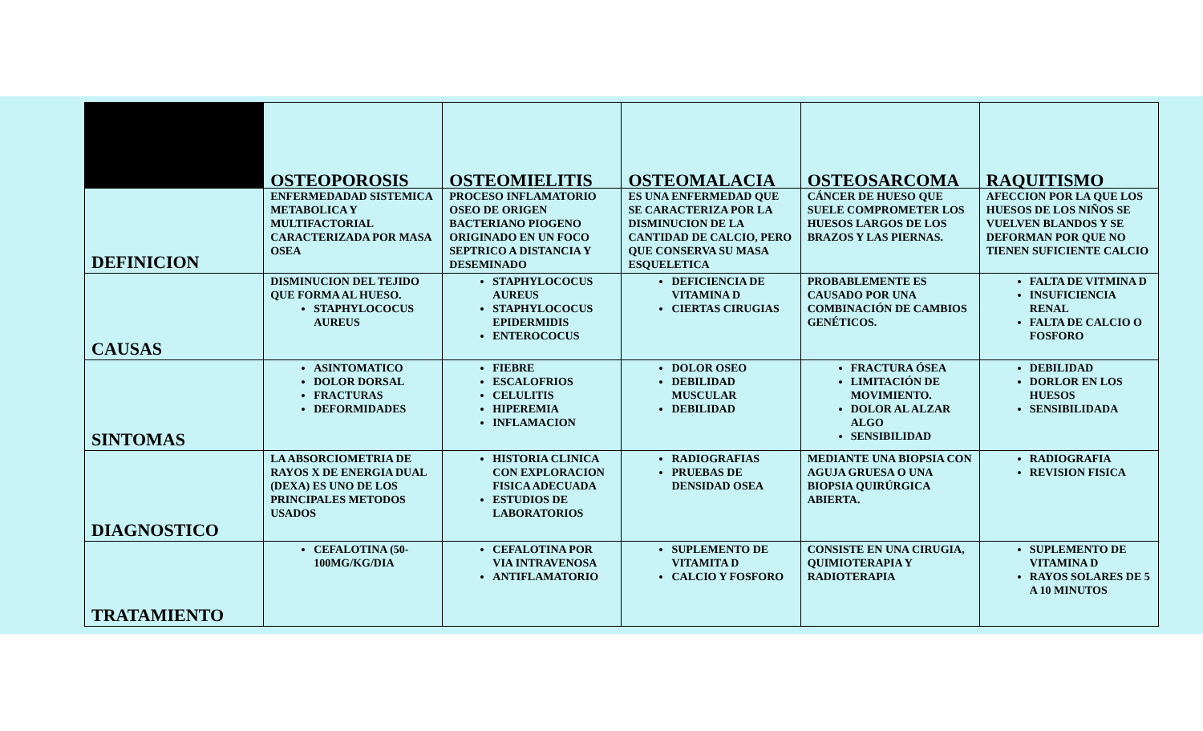| | OSTEOPOROSIS | OSTEOMIELITIS | OSTEOMALACIA | OSTEOSARCOMA | RAQUITISMO |
| DEFINICION | ENFERMEDADAD SISTEMICA METABOLICA Y MULTIFACTORIAL CARACTERIZADA POR MASA OSEA | PROCESO INFLAMATORIO OSEO DE ORIGEN BACTERIANO PIOGENO ORIGINADO EN UN FOCO SEPTRICO A DISTANCIA Y DESEMINADO | ES UNA ENFERMEDAD QUE SE CARACTERIZA POR LA DISMINUCION DE LA CANTIDAD DE CALCIO, PERO QUE CONSERVA SU MASA ESQUELETICA | CÁNCER DE HUESO QUE SUELE COMPROMETER LOS HUESOS LARGOS DE LOS BRAZOS Y LAS PIERNAS. | AFECCION POR LA QUE LOS HUESOS DE LOS NIÑOS SE VUELVEN BLANDOS Y SE DEFORMAN POR QUE NO TIENEN SUFICIENTE CALCIO |
| CAUSAS | DISMINUCION DEL TEJIDO QUE FORMA AL HUESO. STAPHYLOCOCUS AUREUS | STAPHYLOCOCUS AUREUS STAPHYLOCOCUS EPIDERMIDIS ENTEROCOCUS | DEFICIENCIA DE VITAMINA D CIERTAS CIRUGIAS | PROBABLEMENTE ES CAUSADO POR UNA COMBINACIÓN DE CAMBIOS GENÉTICOS. | FALTA DE VITMINA D INSUFICIENCIA RENAL FALTA DE CALCIO O FOSFORO |
| SINTOMAS | ASINTOMATICO DOLOR DORSAL FRACTURAS DEFORMIDADES | FIEBRE ESCALOFRIOS CELULITIS HIPEREMIA INFLAMACION | DOLOR OSEO DEBILIDAD MUSCULAR DEBILIDAD | FRACTURA ÓSEA LIMITACIÓN DE MOVIMIENTO. DOLOR AL ALZAR ALGO SENSIBILIDAD | DEBILIDAD DORLOR EN LOS HUESOS SENSIBILIDADA |
| DIAGNOSTICO | LA ABSORCIOMETRIA DE RAYOS X DE ENERGIA DUAL (DEXA) ES UNO DE LOS PRINCIPALES METODOS USADOS | HISTORIA CLINICA CON EXPLORACION FISICA ADECUADA ESTUDIOS DE LABORATORIOS | RADIOGRAFIAS PRUEBAS DE DENSIDAD OSEA | MEDIANTE UNA BIOPSIA CON AGUJA GRUESA O UNA BIOPSIA QUIRÚRGICA ABIERTA. | RADIOGRAFIA REVISION FISICA |
| TRATAMIENTO | CEFALOTINA (50-100MG/KG/DIA | CEFALOTINA POR VIA INTRAVENOSA ANTIFLAMATORIO | SUPLEMENTO DE VITAMITA D CALCIO Y FOSFORO | CONSISTE EN UNA CIRUGIA, QUIMIOTERAPIA Y RADIOTERAPIA | SUPLEMENTO DE VITAMINA D RAYOS SOLARES DE 5 A 10 MINUTOS |